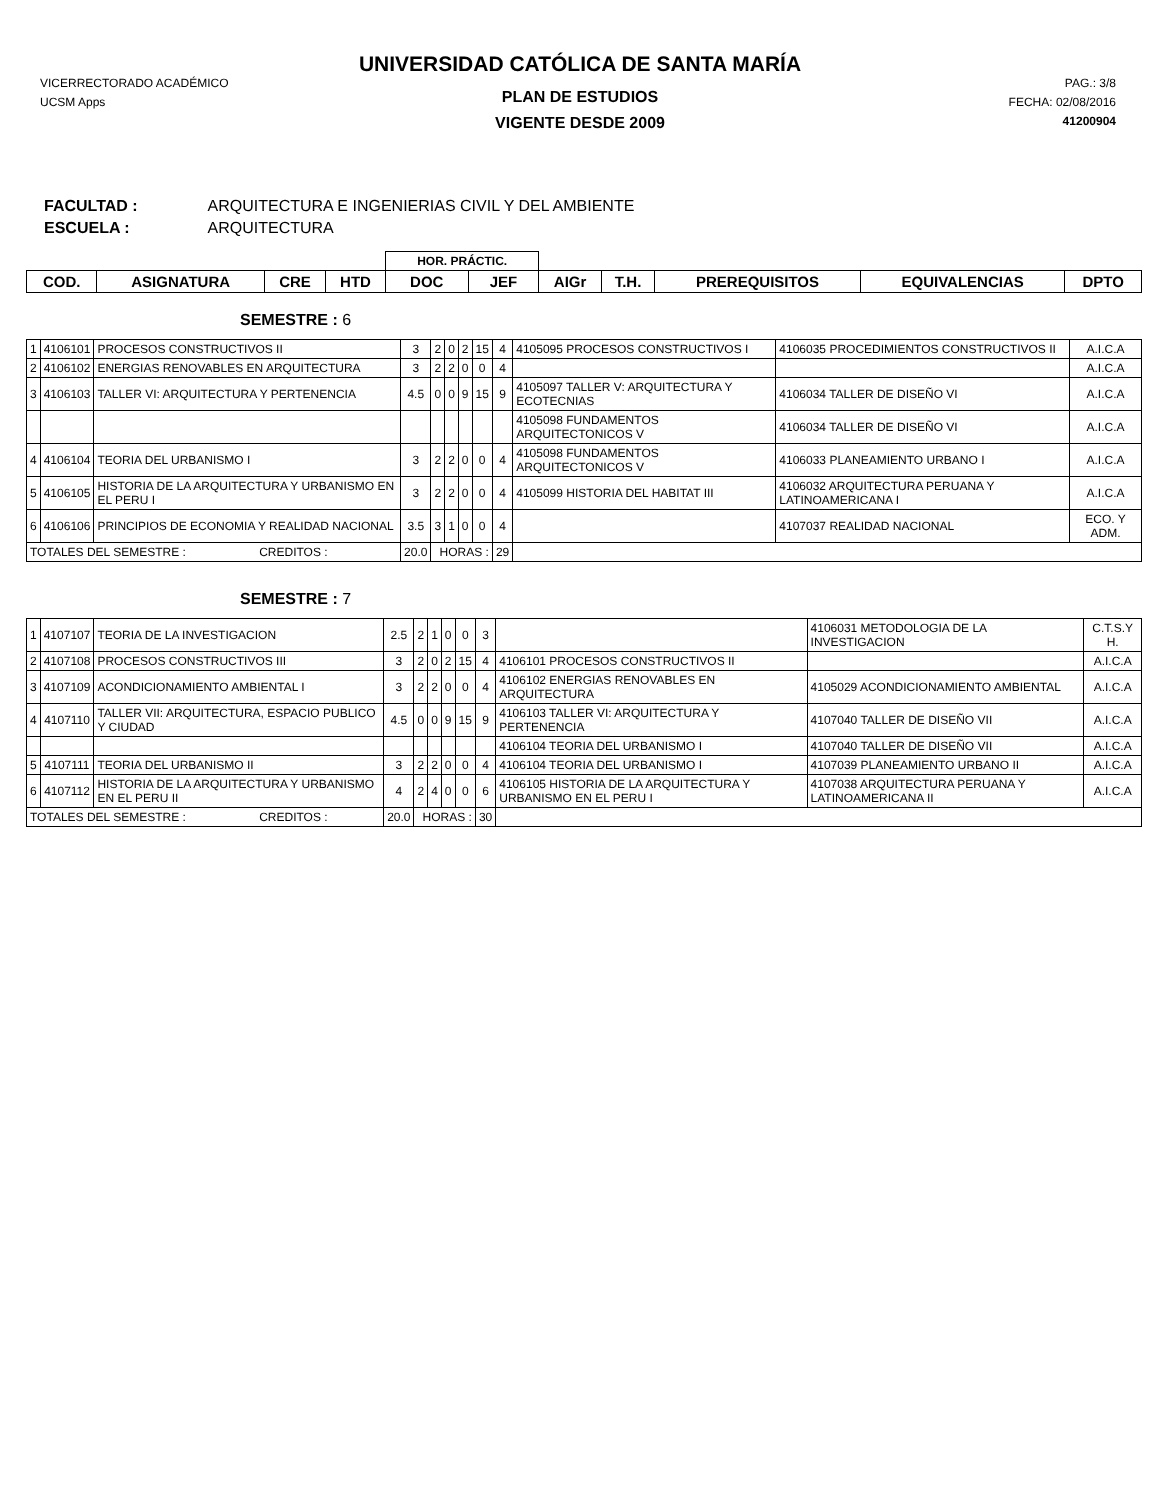UNIVERSIDAD CATÓLICA DE SANTA MARÍA
VICERRECTORADO ACADÉMICO
UCSM Apps
PAG.: 3/8
FECHA: 02/08/2016
41200904
PLAN DE ESTUDIOS
VIGENTE DESDE 2009
FACULTAD : ARQUITECTURA E INGENIERIAS CIVIL Y DEL AMBIENTE
ESCUELA : ARQUITECTURA
| | | | | HOR. PRÁCTIC. | | | | | | |
| --- | --- | --- | --- | --- | --- | --- | --- | --- | --- | --- |
| COD. | ASIGNATURA | CRE | HTD | DOC | JEF | AIGr | T.H. | PREREQUISITOS | EQUIVALENCIAS | DPTO |
SEMESTRE : 6
| 1 | 4106101 | PROCESOS CONSTRUCTIVOS II | 3 | 2 | 0 | 2 | 15 | 4 | 4105095 PROCESOS CONSTRUCTIVOS I | 4106035 PROCEDIMIENTOS CONSTRUCTIVOS II | A.I.C.A |
| 2 | 4106102 | ENERGIAS RENOVABLES EN ARQUITECTURA | 3 | 2 | 2 | 0 | 0 | 4 | | | A.I.C.A |
| 3 | 4106103 | TALLER VI: ARQUITECTURA Y PERTENENCIA | 4.5 | 0 | 0 | 9 | 15 | 9 | 4105097 TALLER V: ARQUITECTURA Y ECOTECNIAS | 4106034 TALLER DE DISEÑO VI | A.I.C.A |
| | | | | | | | | | 4105098 FUNDAMENTOS ARQUITECTONICOS V | 4106034 TALLER DE DISEÑO VI | A.I.C.A |
| 4 | 4106104 | TEORIA DEL URBANISMO I | 3 | 2 | 2 | 0 | 0 | 4 | 4105098 FUNDAMENTOS ARQUITECTONICOS V | 4106033 PLANEAMIENTO URBANO I | A.I.C.A |
| 5 | 4106105 | HISTORIA DE LA ARQUITECTURA Y URBANISMO EN EL PERU I | 3 | 2 | 2 | 0 | 0 | 4 | 4105099 HISTORIA DEL HABITAT III | 4106032 ARQUITECTURA PERUANA Y LATINOAMERICANA I | A.I.C.A |
| 6 | 4106106 | PRINCIPIOS DE ECONOMIA Y REALIDAD NACIONAL | 3.5 | 3 | 1 | 0 | 0 | 4 | | 4107037 REALIDAD NACIONAL | ECO. Y ADM. |
| TOTALES DEL SEMESTRE : CREDITOS : | | | 20.0 | HORAS : | | | | 29 | | | |
SEMESTRE : 7
| 1 | 4107107 | TEORIA DE LA INVESTIGACION | 2.5 | 2 | 1 | 0 | 0 | 3 | | 4106031 METODOLOGIA DE LA INVESTIGACION | C.T.S.Y H. |
| 2 | 4107108 | PROCESOS CONSTRUCTIVOS III | 3 | 2 | 0 | 2 | 15 | 4 | 4106101 PROCESOS CONSTRUCTIVOS II | | A.I.C.A |
| 3 | 4107109 | ACONDICIONAMIENTO AMBIENTAL I | 3 | 2 | 2 | 0 | 0 | 4 | 4106102 ENERGIAS RENOVABLES EN ARQUITECTURA | 4105029 ACONDICIONAMIENTO AMBIENTAL | A.I.C.A |
| 4 | 4107110 | TALLER VII: ARQUITECTURA, ESPACIO PUBLICO Y CIUDAD | 4.5 | 0 | 0 | 9 | 15 | 9 | 4106103 TALLER VI: ARQUITECTURA Y PERTENENCIA | 4107040 TALLER DE DISEÑO VII | A.I.C.A |
| | | | | | | | | | 4106104 TEORIA DEL URBANISMO I | 4107040 TALLER DE DISEÑO VII | A.I.C.A |
| 5 | 4107111 | TEORIA DEL URBANISMO II | 3 | 2 | 2 | 0 | 0 | 4 | 4106104 TEORIA DEL URBANISMO I | 4107039 PLANEAMIENTO URBANO II | A.I.C.A |
| 6 | 4107112 | HISTORIA DE LA ARQUITECTURA Y URBANISMO EN EL PERU II | 4 | 2 | 4 | 0 | 0 | 6 | 4106105 HISTORIA DE LA ARQUITECTURA Y URBANISMO EN EL PERU I | 4107038 ARQUITECTURA PERUANA Y LATINOAMERICANA II | A.I.C.A |
| TOTALES DEL SEMESTRE : CREDITOS : | | | 20.0 | HORAS : | | | | 30 | | | |